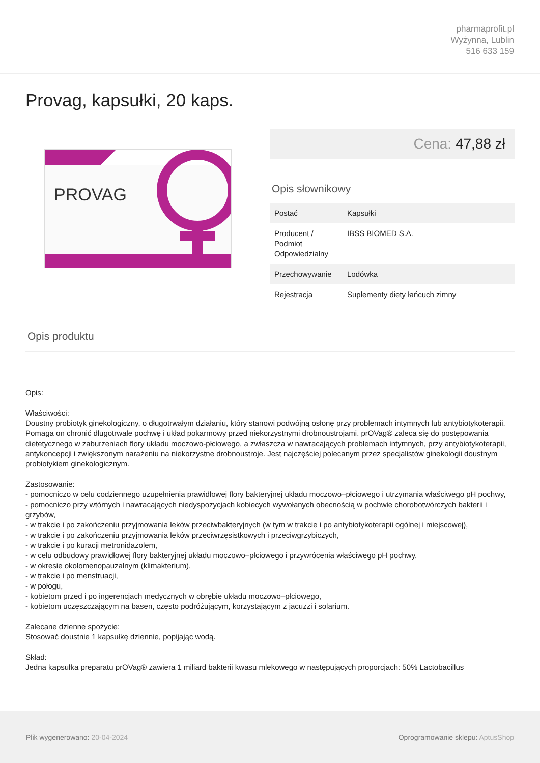pharmaprofit.pl
Wyżynna, Lublin
516 633 159
Provag, kapsułki, 20 kaps.
PROVAG
Cena: 47,88 zł
Opis słownikowy
| Postać | Kapsułki |
| Producent / Podmiot Odpowiedzialny | IBSS BIOMED S.A. |
| Przechowywanie | Lodówka |
| Rejestracja | Suplementy diety łańcuch zimny |
Opis produktu
Opis:
Właściwości:
Doustny probiotyk ginekologiczny, o długotrwałym działaniu, który stanowi podwójną osłonę przy problemach intymnych lub antybiotykoterapii. Pomaga on chronić długotrwale pochwę i układ pokarmowy przed niekorzystnymi drobnoustrojami. prOVag® zaleca się do postępowania dietetycznego w zaburzeniach flory układu moczowo-płciowego, a zwłaszcza w nawracających problemach intymnych, przy antybiotykoterapii, antykoncepcji i zwiększonym narażeniu na niekorzystne drobnoustroje. Jest najczęściej polecanym przez specjalistów ginekologii doustnym probiotykiem ginekologicznym.
Zastosowanie:
- pomocniczo w celu codziennego uzupełnienia prawidłowej flory bakteryjnej układu moczowo–płciowego i utrzymania właściwego pH pochwy,
- pomocniczo przy wtórnych i nawracających niedyspozycjach kobiecych wywołanych obecnością w pochwie chorobotwórczych bakterii i grzybów,
- w trakcie i po zakończeniu przyjmowania leków przeciwbakteryjnych (w tym w trakcie i po antybiotykoterapii ogólnej i miejscowej),
- w trakcie i po zakończeniu przyjmowania leków przeciwrzęsistkowych i przeciwgrzybiczych,
- w trakcie i po kuracji metronidazolem,
- w celu odbudowy prawidłowej flory bakteryjnej układu moczowo–płciowego i przywrócenia właściwego pH pochwy,
- w okresie okołomenopauzalnym (klimakterium),
- w trakcie i po menstruacji,
- w połogu,
- kobietom przed i po ingerencjach medycznych w obrębie układu moczowo–płciowego,
- kobietom uczęszczającym na basen, często podróżującym, korzystającym z jacuzzi i solarium.
Zalecane dzienne spożycie:
Stosować doustnie 1 kapsułkę dziennie, popijając wodą.
Skład:
Jedna kapsułka preparatu prOVag® zawiera 1 miliard bakterii kwasu mlekowego w następujących proporcjach: 50% Lactobacillus
Plik wygenerowano: 20-04-2024
Oprogramowanie sklepu: AptusShop